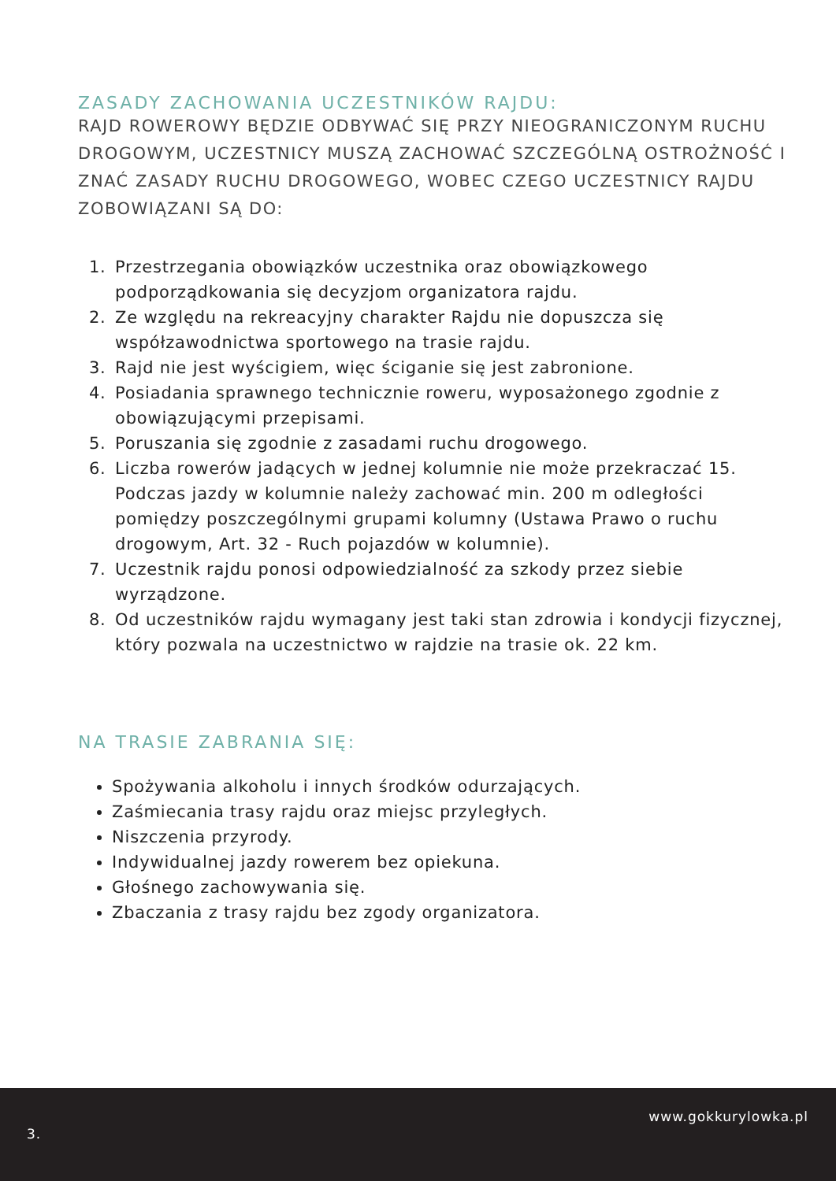ZASADY ZACHOWANIA UCZESTNIKÓW RAJDU:
RAJD ROWEROWY BĘDZIE ODBYWAĆ SIĘ PRZY NIEOGRANICZONYM RUCHU DROGOWYM, UCZESTNICY MUSZĄ ZACHOWAĆ SZCZEGÓLNĄ OSTROŻNOŚĆ I ZNAĆ ZASADY RUCHU DROGOWEGO, WOBEC CZEGO UCZESTNICY RAJDU ZOBOWIĄZANI SĄ DO:
1. Przestrzegania obowiązków uczestnika oraz obowiązkowego podporządkowania się decyzjom organizatora rajdu.
2. Ze względu na rekreacyjny charakter Rajdu nie dopuszcza się współzawodnictwa sportowego na trasie rajdu.
3. Rajd nie jest wyścigiem, więc ściganie się jest zabronione.
4. Posiadania sprawnego technicznie roweru, wyposażonego zgodnie z obowiązującymi przepisami.
5. Poruszania się zgodnie z zasadami ruchu drogowego.
6. Liczba rowerów jadących w jednej kolumnie nie może przekraczać 15. Podczas jazdy w kolumnie należy zachować min. 200 m odległości pomiędzy poszczególnymi grupami kolumny (Ustawa Prawo o ruchu drogowym, Art. 32 - Ruch pojazdów w kolumnie).
7. Uczestnik rajdu ponosi odpowiedzialność za szkody przez siebie wyrządzone.
8. Od uczestników rajdu wymagany jest taki stan zdrowia i kondycji fizycznej, który pozwala na uczestnictwo w rajdzie na trasie ok. 22 km.
NA TRASIE ZABRANIA SIĘ:
Spożywania alkoholu i innych środków odurzających.
Zaśmiecania trasy rajdu oraz miejsc przyległych.
Niszczenia przyrody.
Indywidualnej jazdy rowerem bez opiekuna.
Głośnego zachowywania się.
Zbaczania z trasy rajdu bez zgody organizatora.
3.
www.gokkurylowka.pl